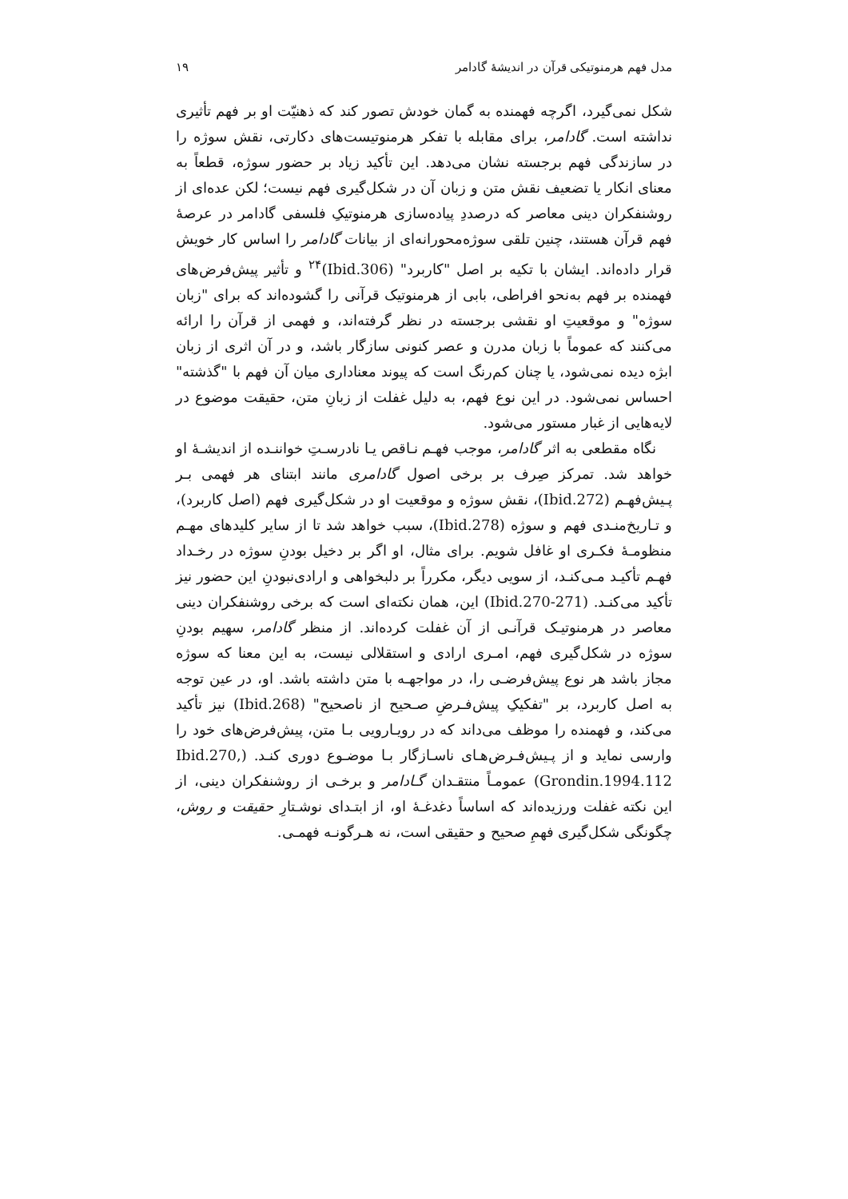مدل فهم هرمنوتیکی قرآن در اندیشهٔ گادامر ۱۹
شکل نمی‌گیرد، اگرچه فهمنده به گمان خودش تصور کند که ذهنیّت او بر فهم تأثیری نداشته است. گادامر، برای مقابله با تفکر هرمنوتیست‌های دکارتی، نقش سوژه را در سازندگی فهم برجسته نشان می‌دهد. این تأکید زیاد بر حضور سوژه، قطعاً به معنای انکار یا تضعیف نقش متن و زبان آن در شکل‌گیری فهم نیست؛ لکن عده‌ای از روشنفکران دینی معاصر که درصددِ پیاده‌سازی هرمنوتیکِ فلسفی گادامر در عرصهٔ فهم قرآن هستند، چنین تلقی سوژه‌محورانه‌ای از بیانات گادامر را اساس کار خویش قرار داده‌اند. ایشان با تکیه بر اصل "کاربرد" (Ibid.306)<sup>۲۴</sup> و تأثیر پیش‌فرض‌های فهمنده بر فهم به‌نحو افراطی، بابی از هرمنوتیک قرآنی را گشوده‌اند که برای "زبان سوژه" و موقعیتِ او نقشی برجسته در نظر گرفته‌اند، و فهمی از قرآن را ارائه می‌کنند که عموماً با زبان مدرن و عصر کنونی سازگار باشد، و در آن اثری از زبان ابژه دیده نمی‌شود، یا چنان کم‌رنگ است که پیوند معناداری میان آن فهم با "گذشته" احساس نمی‌شود. در این نوع فهم، به دلیل غفلت از زبانِ متن، حقیقت موضوع در لایه‌هایی از غبار مستور می‌شود.
نگاه مقطعی به اثر گادامر، موجب فهـم نـاقص یـا نادرسـتِ خواننـده از اندیشـهٔ او خواهد شد. تمرکز صِرف بر برخی اصول گادامری مانند ابتنای هر فهمی بـر پـیش‌فهـم (Ibid.272)، نقش سوژه و موقعیت او در شکل‌گیری فهم (اصل کاربرد)، و تـاریخ‌منـدی فهم و سوژه (Ibid.278)، سبب خواهد شد تا از سایر کلیدهای مهـم منظومـهٔ فکـری او غافل شویم. برای مثال، او اگر بر دخیل بودنِ سوژه در رخـداد فهـم تأکیـد مـی‌کنـد، از سویی دیگر، مکرراً بر دلبخواهی و ارادی‌نبودنِ این حضور نیز تأکید می‌کنـد. (Ibid.270-271) این، همان نکته‌ای است که برخی روشنفکران دینی معاصر در هرمنوتیـک قرآنـی از آن غفلت کرده‌اند. از منظر گادامر، سهیم بودنِ سوژه در شکل‌گیری فهم، امـری ارادی و استقلالی نیست، به این معنا که سوژه مجاز باشد هر نوع پیش‌فرضـی را، در مواجهـه با متن داشته باشد. او، در عین توجه به اصل کاربرد، بر "تفکیکِ پیش‌فـرضِ صـحیح از ناصحیح" (Ibid.268) نیز تأکید می‌کند، و فهمنده را موظف می‌داند که در رویـارویی بـا متن، پیش‌فرض‌های خود را وارسی نماید و از پـیش‌فـرض‌هـای ناسـازگار بـا موضـوع دوری کنـد. (Ibid.270, Grondin.1994.112) عمومـاً منتقـدان گـادامر و برخـی از روشنفکران دینی، از این نکته غفلت ورزیده‌اند که اساساً دغدغـهٔ او، از ابتـدای نوشـتارِ حقیقت و روش، چگونگی شکل‌گیری فهمِ صحیح و حقیقی است، نه هـرگونـه فهمـی.